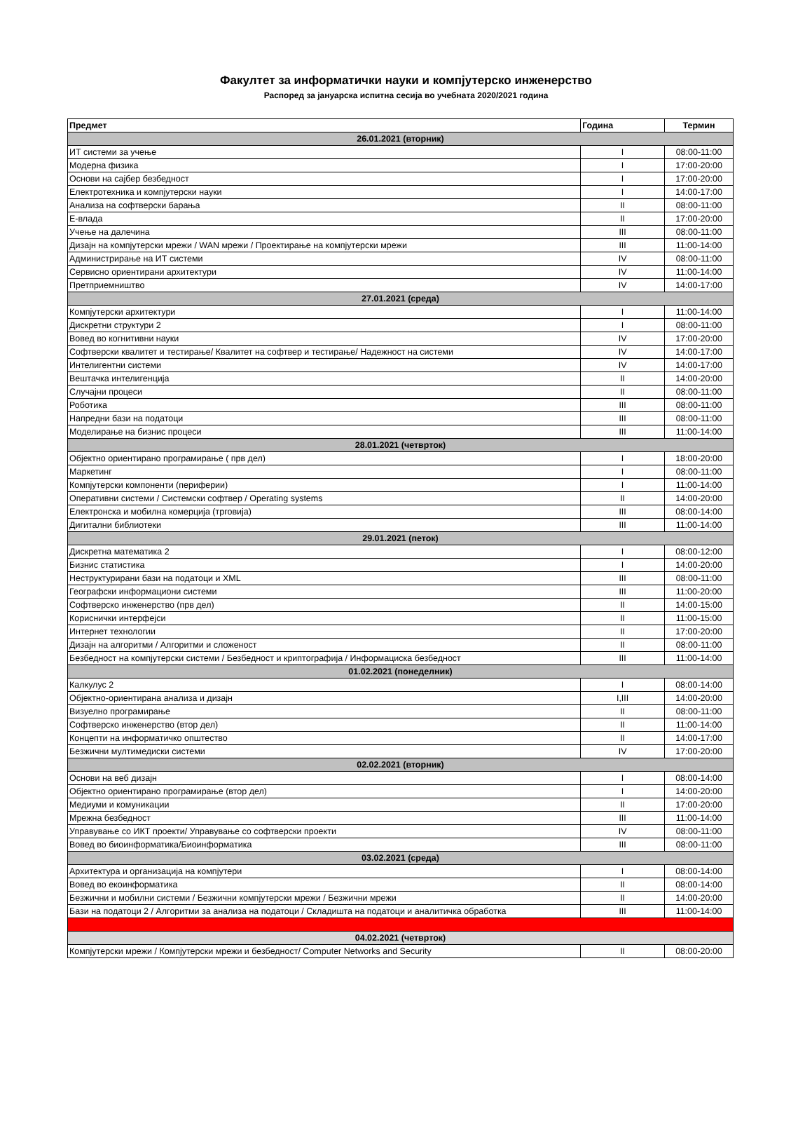Факултет за информатички науки и компјутерско инженерство
Распоред за јануарска испитна сесија во учебната 2020/2021 година
| Предмет | Година | Термин |
| --- | --- | --- |
| 26.01.2021 (вторник) | | |
| ИТ системи за учење | I | 08:00-11:00 |
| Модерна физика | I | 17:00-20:00 |
| Основи на сајбер безбедност | I | 17:00-20:00 |
| Електротехника и компјутерски науки | I | 14:00-17:00 |
| Анализа на софтверски барања | II | 08:00-11:00 |
| Е-влада | II | 17:00-20:00 |
| Учење на далечина | III | 08:00-11:00 |
| Дизајн на компјутерски мрежи / WAN мрежи / Проектирање на компјутерски мрежи | III | 11:00-14:00 |
| Администрирање на ИТ системи | IV | 08:00-11:00 |
| Сервисно ориентирани архитектури | IV | 11:00-14:00 |
| Претприемништво | IV | 14:00-17:00 |
| 27.01.2021 (среда) | | |
| Компјутерски архитектури | I | 11:00-14:00 |
| Дискретни структури 2 | I | 08:00-11:00 |
| Вовед во когнитивни науки | IV | 17:00-20:00 |
| Софтверски квалитет и тестирање/ Квалитет на софтвер и тестирање/ Надежност на системи | IV | 14:00-17:00 |
| Интелигентни системи | IV | 14:00-17:00 |
| Вештачка интелигенција | II | 14:00-20:00 |
| Случајни процеси | II | 08:00-11:00 |
| Роботика | III | 08:00-11:00 |
| Напредни бази на податоци | III | 08:00-11:00 |
| Моделирање на бизнис процеси | III | 11:00-14:00 |
| 28.01.2021 (четврток) | | |
| Објектно ориентирано програмирање ( прв дел) | I | 18:00-20:00 |
| Маркетинг | I | 08:00-11:00 |
| Компјутерски компоненти (периферии) | I | 11:00-14:00 |
| Оперативни системи / Системски софтвер / Operating systems | II | 14:00-20:00 |
| Електронска и мобилна комерција (трговија) | III | 08:00-14:00 |
| Дигитални библиотеки | III | 11:00-14:00 |
| 29.01.2021 (петок) | | |
| Дискретна математика 2 | I | 08:00-12:00 |
| Бизнис статистика | I | 14:00-20:00 |
| Неструктурирани бази на податоци и XML | III | 08:00-11:00 |
| Географски информациони системи | III | 11:00-20:00 |
| Софтверско инженерство (прв дел) | II | 14:00-15:00 |
| Кориснички интерфејси | II | 11:00-15:00 |
| Интернет технологии | II | 17:00-20:00 |
| Дизајн на алгоритми / Алгоритми и сложеност | II | 08:00-11:00 |
| Безбедност на компјутерски системи / Безбедност и криптографија / Информациска безбедност | III | 11:00-14:00 |
| 01.02.2021 (понеделник) | | |
| Калкулус 2 | I | 08:00-14:00 |
| Објектно-ориентирана анализа и дизајн | I,III | 14:00-20:00 |
| Визуелно програмирање | II | 08:00-11:00 |
| Софтверско инженерство (втор дел) | II | 11:00-14:00 |
| Концепти на информатичко општество | II | 14:00-17:00 |
| Безжични мултимедиски системи | IV | 17:00-20:00 |
| 02.02.2021 (вторник) | | |
| Основи на веб дизајн | I | 08:00-14:00 |
| Објектно ориентирано програмирање (втор дел) | I | 14:00-20:00 |
| Медиуми и комуникации | II | 17:00-20:00 |
| Мрежна безбедност | III | 11:00-14:00 |
| Управување со ИКТ проекти/ Управување со софтверски проекти | IV | 08:00-11:00 |
| Вовед во биоинформатика/Биоинформатика | III | 08:00-11:00 |
| 03.02.2021 (среда) | | |
| Архитектура и организација на компјутери | I | 08:00-14:00 |
| Вовед во екоинформатика | II | 08:00-14:00 |
| Безжични и мобилни системи / Безжични компјутерски мрежи / Безжични мрежи | II | 14:00-20:00 |
| Бази на податоци 2 / Алгоритми за анализа на податоци / Складишта на податоци и аналитичка обработка | III | 11:00-14:00 |
| 04.02.2021 (четврток) | | |
| Компјутерски мрежи / Компјутерски мрежи и безбедност/ Computer Networks and Security | II | 08:00-20:00 |